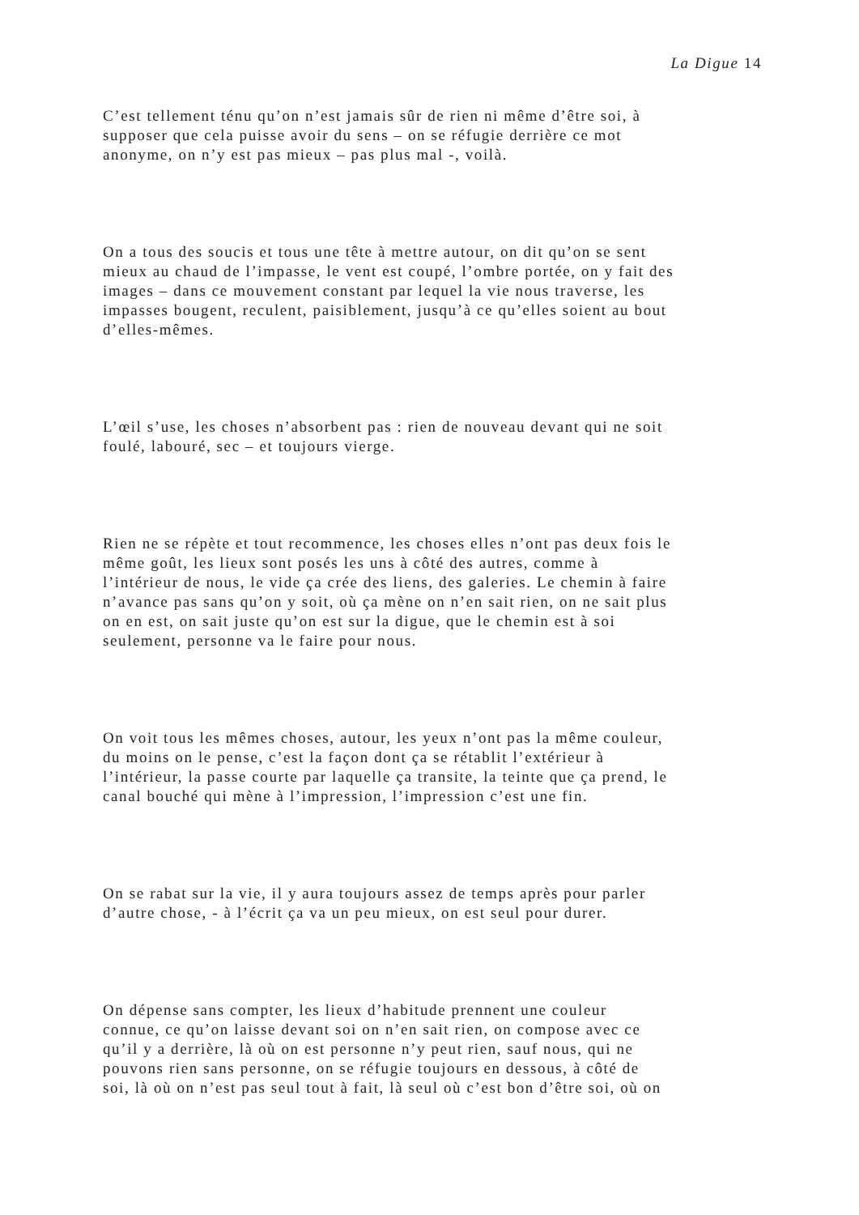La Digue 14
C’est tellement ténu qu’on n’est jamais sûr de rien ni même d’être soi, à
supposer que cela puisse avoir du sens – on se réfugie derrière ce mot
anonyme, on n’y est pas mieux – pas plus mal -, voilà.
On a tous des soucis et tous une tête à mettre autour, on dit qu’on se sent
mieux au chaud de l’impasse, le vent est coupé, l’ombre portée, on y fait des
images – dans ce mouvement constant par lequel la vie nous traverse, les
impasses bougent, reculent, paisiblement, jusqu’à ce qu’elles soient au bout
d’elles-mêmes.
L’œil s’use, les choses n’absorbent pas : rien de nouveau devant qui ne soit
foulé, labouré, sec – et toujours vierge.
Rien ne se répète et tout recommence, les choses elles n’ont pas deux fois le
même goût, les lieux sont posés les uns à côté des autres, comme à
l’intérieur de nous, le vide ça crée des liens, des galeries. Le chemin à faire
n’avance pas sans qu’on y soit, où ça mène on n’en sait rien, on ne sait plus
on en est, on sait juste qu’on est sur la digue, que le chemin est à soi
seulement, personne va le faire pour nous.
On voit tous les mêmes choses, autour, les yeux n’ont pas la même couleur,
du moins on le pense, c’est la façon dont ça se rétablit l’extérieur à
l’intérieur, la passe courte par laquelle ça transite, la teinte que ça prend, le
canal bouché qui mène à l’impression, l’impression c’est une fin.
On se rabat sur la vie, il y aura toujours assez de temps après pour parler
d’autre chose, - à l’écrit ça va un peu mieux, on est seul pour durer.
On dépense sans compter, les lieux d’habitude prennent une couleur
connue, ce qu’on laisse devant soi on n’en sait rien, on compose avec ce
qu’il y a derrière, là où on est personne n’y peut rien, sauf nous, qui ne
pouvons rien sans personne, on se réfugie toujours en dessous, à côté de
soi, là où on n’est pas seul tout à fait, là seul où c’est bon d’être soi, où on